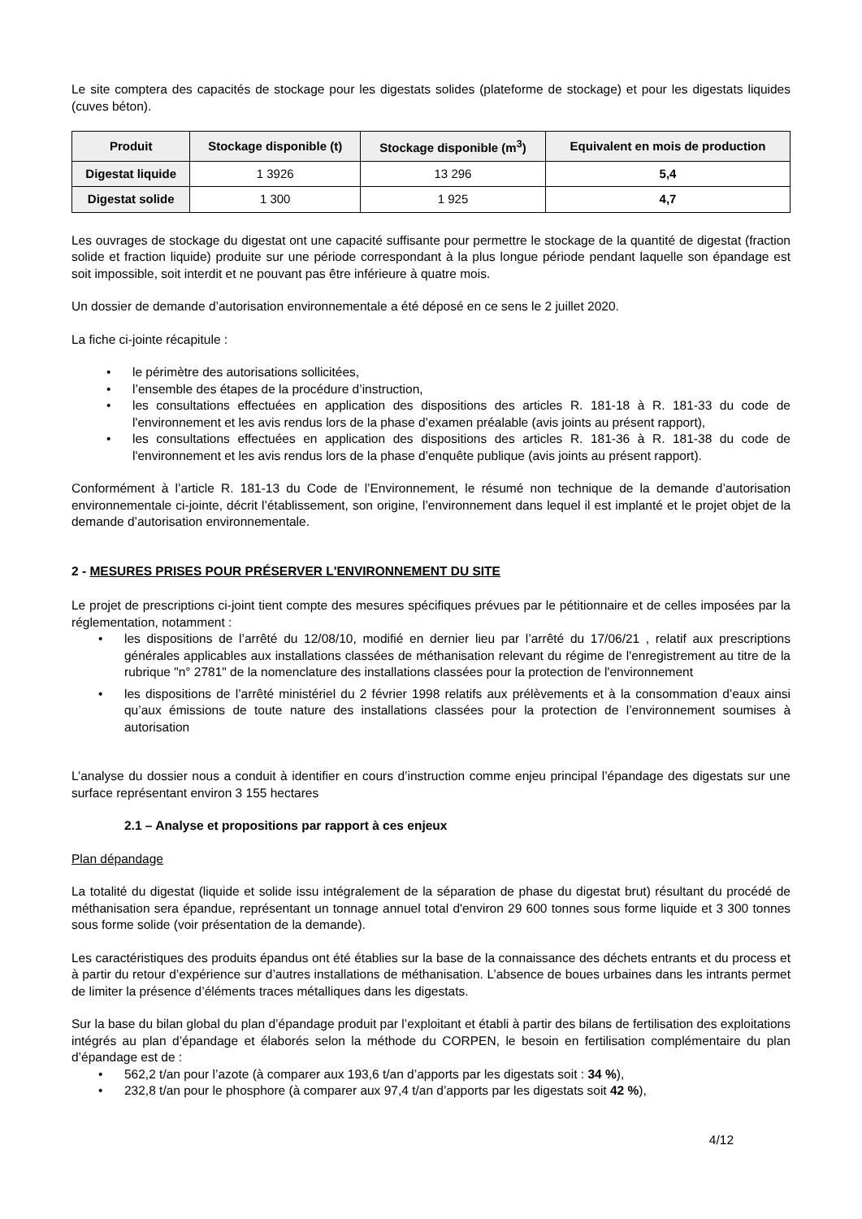Le site comptera des capacités de stockage pour les digestats solides (plateforme de stockage) et pour les digestats liquides (cuves béton).
| Produit | Stockage disponible (t) | Stockage disponible (m<sup>3</sup>) | Equivalent en mois de production |
| --- | --- | --- | --- |
| Digestat liquide | 1 3926 | 13 296 | 5,4 |
| Digestat solide | 1 300 | 1 925 | 4,7 |
Les ouvrages de stockage du digestat ont une capacité suffisante pour permettre le stockage de la quantité de digestat (fraction solide et fraction liquide) produite sur une période correspondant à la plus longue période pendant laquelle son épandage est soit impossible, soit interdit et ne pouvant pas être inférieure à quatre mois.
Un dossier de demande d’autorisation environnementale a été déposé en ce sens le 2 juillet 2020.
La fiche ci-jointe récapitule :
• le périmètre des autorisations sollicitées,
• l’ensemble des étapes de la procédure d’instruction,
• les consultations effectuées en application des dispositions des articles R. 181-18 à R. 181-33 du code de l'environnement et les avis rendus lors de la phase d’examen préalable (avis joints au présent rapport),
• les consultations effectuées en application des dispositions des articles R. 181-36 à R. 181-38 du code de l'environnement et les avis rendus lors de la phase d’enquête publique (avis joints au présent rapport).
Conformément à l’article R. 181-13 du Code de l’Environnement, le résumé non technique de la demande d’autorisation environnementale ci-jointe, décrit l’établissement, son origine, l’environnement dans lequel il est implanté et le projet objet de la demande d’autorisation environnementale.
2 - MESURES PRISES POUR PRÉSERVER L'ENVIRONNEMENT DU SITE
Le projet de prescriptions ci-joint tient compte des mesures spécifiques prévues par le pétitionnaire et de celles imposées par la réglementation, notamment :
• les dispositions de l’arrêté du 12/08/10, modifié en dernier lieu par l’arrêté du 17/06/21 , relatif aux prescriptions générales applicables aux installations classées de méthanisation relevant du régime de l'enregistrement au titre de la rubrique "n° 2781" de la nomenclature des installations classées pour la protection de l'environnement
• les dispositions de l’arrêté ministériel du 2 février 1998 relatifs aux prélèvements et à la consommation d’eaux ainsi qu’aux émissions de toute nature des installations classées pour la protection de l’environnement soumises à autorisation
L’analyse du dossier nous a conduit à identifier en cours d’instruction comme enjeu principal l’épandage des digestats sur une surface représentant environ 3 155 hectares
2.1 – Analyse et propositions par rapport à ces enjeux
Plan dépandage
La totalité du digestat (liquide et solide issu intégralement de la séparation de phase du digestat brut) résultant du procédé de méthanisation sera épandue, représentant un tonnage annuel total d'environ 29 600 tonnes sous forme liquide et 3 300 tonnes sous forme solide (voir présentation de la demande).
Les caractéristiques des produits épandus ont été établies sur la base de la connaissance des déchets entrants et du process et à partir du retour d’expérience sur d’autres installations de méthanisation. L’absence de boues urbaines dans les intrants permet de limiter la présence d’éléments traces métalliques dans les digestats.
Sur la base du bilan global du plan d’épandage produit par l’exploitant et établi à partir des bilans de fertilisation des exploitations intégrés au plan d’épandage et élaborés selon la méthode du CORPEN, le besoin en fertilisation complémentaire du plan d’épandage est de :
• 562,2 t/an pour l’azote (à comparer aux 193,6 t/an d’apports par les digestats soit : 34 %),
• 232,8 t/an pour le phosphore (à comparer aux 97,4 t/an d’apports par les digestats soit 42 %),
4/12